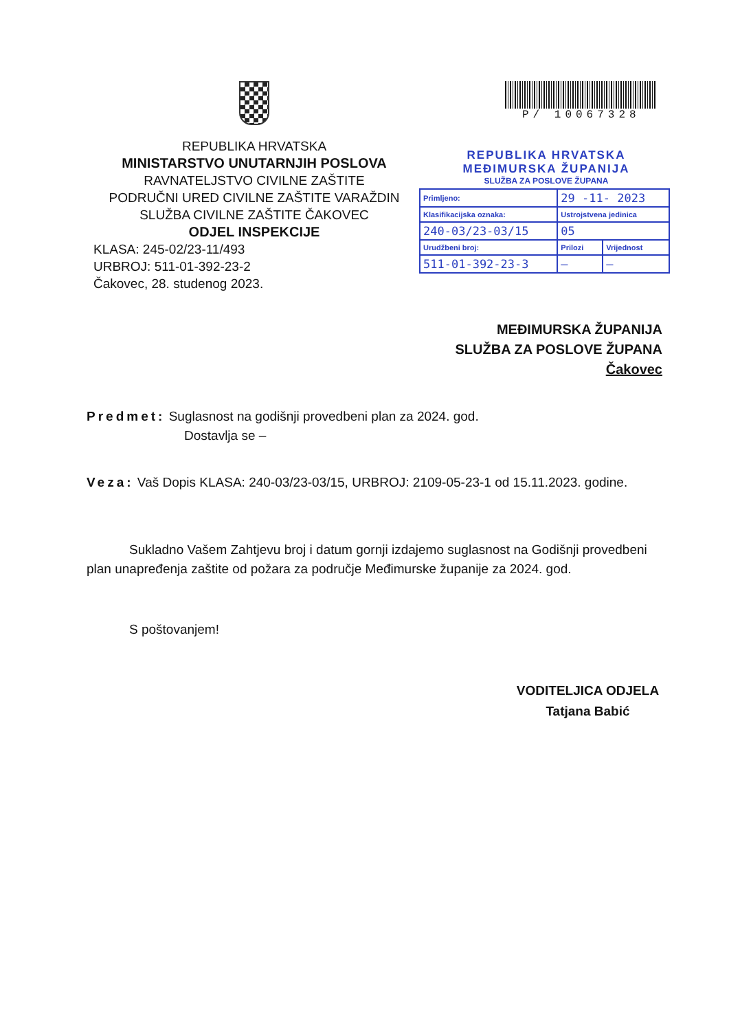REPUBLIKA HRVATSKA
MINISTARSTVO UNUTARNJIH POSLOVA
RAVNATELJSTVO CIVILNE ZAŠTITE
PODRUČNI URED CIVILNE ZAŠTITE VARAŽDIN
SLUŽBA CIVILNE ZAŠTITE ČAKOVEC
ODJEL INSPEKCIJE
KLASA: 245-02/23-11/493
URBROJ: 511-01-392-23-2
Čakovec, 28. studenog 2023.
P/ 10067328
REPUBLIKA HRVATSKA
MEĐIMURSKA ŽUPANIJA
SLUŽBA ZA POSLOVE ŽUPANA
| Primljeno: | 29 -11- 2023 | |
| Klasifikacijska oznaka: | Ustrojstvena jedinica | |
| 240-03/23-03/15 | 05 | |
| Urudžbeni broj: | Prilozi | Vrijednost |
| 511-01-392-23-3 | — | — |
MEĐIMURSKA ŽUPANIJA
SLUŽBA ZA POSLOVE ŽUPANA
Čakovec
Predmet: Suglasnost na godišnji provedbeni plan za 2024. god.
Dostavlja se –
Veza: Vaš Dopis KLASA: 240-03/23-03/15, URBROJ: 2109-05-23-1 od 15.11.2023. godine.
Sukladno Vašem Zahtjevu broj i datum gornji izdajemo suglasnost na Godišnji provedbeni plan unapređenja zaštite od požara za područje Međimurske županije za 2024. god.
S poštovanjem!
VODITELJICA ODJELA
Tatjana Babić